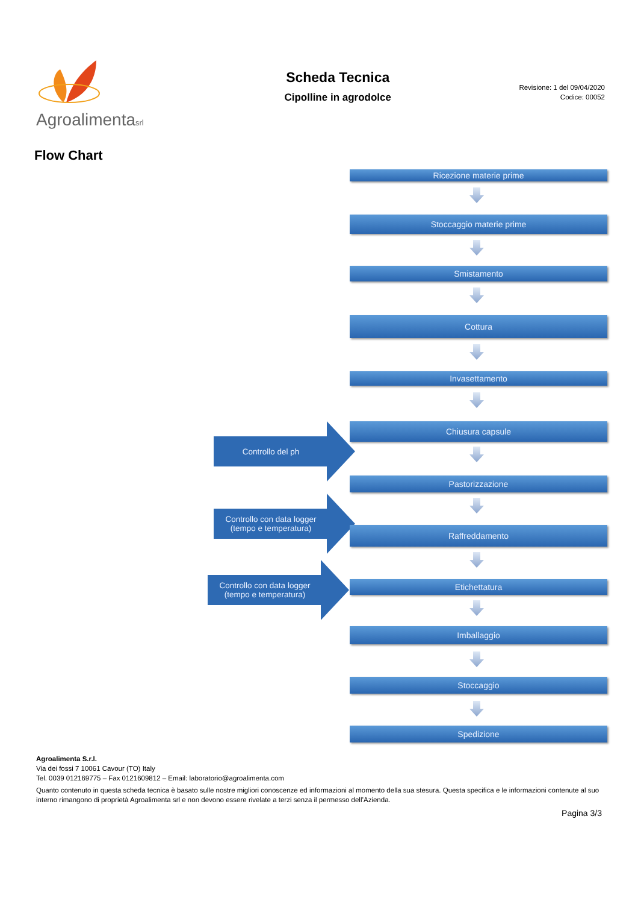Agroalimentasrl
Scheda Tecnica
Cipolline in agrodolce
Revisione: 1 del 09/04/2020
Codice: 00052
Flow Chart
Ricezione materie prime
Stoccaggio materie prime
Smistamento
Cottura
Invasettamento
Chiusura capsule
Controllo del ph
Pastorizzazione
Controllo con data logger (tempo e temperatura)
Raffreddamento
Etichettatura
Controllo con data logger (tempo e temperatura)
Imballaggio
Stoccaggio
Spedizione
Agroalimenta S.r.l.
Via dei fossi 7 10061 Cavour (TO) Italy
Tel. 0039 012169775 – Fax 0121609812 – Email: laboratorio@agroalimenta.com
Quanto contenuto in questa scheda tecnica è basato sulle nostre migliori conoscenze ed informazioni al momento della sua stesura. Questa specifica e le informazioni contenute al suo interno rimangono di proprietà Agroalimenta srl e non devono essere rivelate a terzi senza il permesso dell’Azienda.
Pagina 3/3